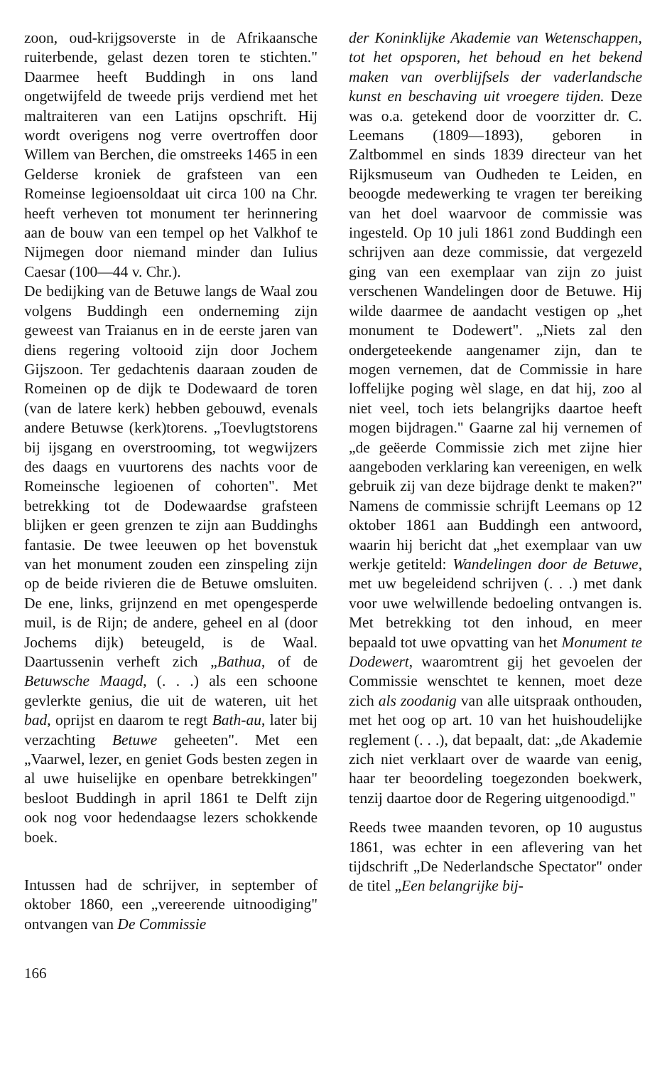zoon, oud-krijgsoverste in de Afrikaansche ruiterbende, gelast dezen toren te stichten." Daarmee heeft Buddingh in ons land ongetwijfeld de tweede prijs verdiend met het maltraiteren van een Latijns opschrift. Hij wordt overigens nog verre overtroffen door Willem van Berchen, die omstreeks 1465 in een Gelderse kroniek de grafsteen van een Romeinse legioensoldaat uit circa 100 na Chr. heeft verheven tot monument ter herinnering aan de bouw van een tempel op het Valkhof te Nijmegen door niemand minder dan Iulius Caesar (100—44 v. Chr.).
De bedijking van de Betuwe langs de Waal zou volgens Buddingh een onderneming zijn geweest van Traianus en in de eerste jaren van diens regering voltooid zijn door Jochem Gijszoon. Ter gedachtenis daaraan zouden de Romeinen op de dijk te Dodewaard de toren (van de latere kerk) hebben gebouwd, evenals andere Betuwse (kerk)torens. „Toevlugtstorens bij ijsgang en overstrooming, tot wegwijzers des daags en vuurtorens des nachts voor de Romeinsche legioenen of cohorten". Met betrekking tot de Dodewaardse grafsteen blijken er geen grenzen te zijn aan Buddinghs fantasie. De twee leeuwen op het bovenstuk van het monument zouden een zinspeling zijn op de beide rivieren die de Betuwe omsluiten. De ene, links, grijnzend en met opengesperde muil, is de Rijn; de andere, geheel en al (door Jochems dijk) beteugeld, is de Waal. Daartussenin verheft zich „Bathua, of de Betuwsche Maagd, (. . .) als een schoone gevlerkte genius, die uit de wateren, uit het bad, oprijst en daarom te regt Bath-au, later bij verzachting Betuwe geheeten". Met een „Vaarwel, lezer, en geniet Gods besten zegen in al uwe huiselijke en openbare betrekkingen" besloot Buddingh in april 1861 te Delft zijn ook nog voor hedendaagse lezers schokkende boek.
Intussen had de schrijver, in september of oktober 1860, een „vereerende uitnoodiging" ontvangen van De Commissie
der Koninklijke Akademie van Wetenschappen, tot het opsporen, het behoud en het bekend maken van overblijfsels der vaderlandsche kunst en beschaving uit vroegere tijden. Deze was o.a. getekend door de voorzitter dr. C. Leemans (1809—1893), geboren in Zaltbommel en sinds 1839 directeur van het Rijksmuseum van Oudheden te Leiden, en beoogde medewerking te vragen ter bereiking van het doel waarvoor de commissie was ingesteld. Op 10 juli 1861 zond Buddingh een schrijven aan deze commissie, dat vergezeld ging van een exemplaar van zijn zo juist verschenen Wandelingen door de Betuwe. Hij wilde daarmee de aandacht vestigen op „het monument te Dodewert". „Niets zal den ondergeteekende aangenamer zijn, dan te mogen vernemen, dat de Commissie in hare loffelijke poging wèl slage, en dat hij, zoo al niet veel, toch iets belangrijks daartoe heeft mogen bijdragen." Gaarne zal hij vernemen of „de geëerde Commissie zich met zijne hier aangeboden verklaring kan vereenigen, en welk gebruik zij van deze bijdrage denkt te maken?" Namens de commissie schrijft Leemans op 12 oktober 1861 aan Buddingh een antwoord, waarin hij bericht dat „het exemplaar van uw werkje getiteld: Wandelingen door de Betuwe, met uw begeleidend schrijven (. . .) met dank voor uwe welwillende bedoeling ontvangen is. Met betrekking tot den inhoud, en meer bepaald tot uwe opvatting van het Monument te Dodewert, waaromtrent gij het gevoelen der Commissie wenschtet te kennen, moet deze zich als zoodanig van alle uitspraak onthouden, met het oog op art. 10 van het huishoudelijke reglement (. . .), dat bepaalt, dat: „de Akademie zich niet verklaart over de waarde van eenig, haar ter beoordeling toegezonden boekwerk, tenzij daartoe door de Regering uitgenoodigd."
Reeds twee maanden tevoren, op 10 augustus 1861, was echter in een aflevering van het tijdschrift „De Nederlandsche Spectator" onder de titel „Een belangrijke bij-
166